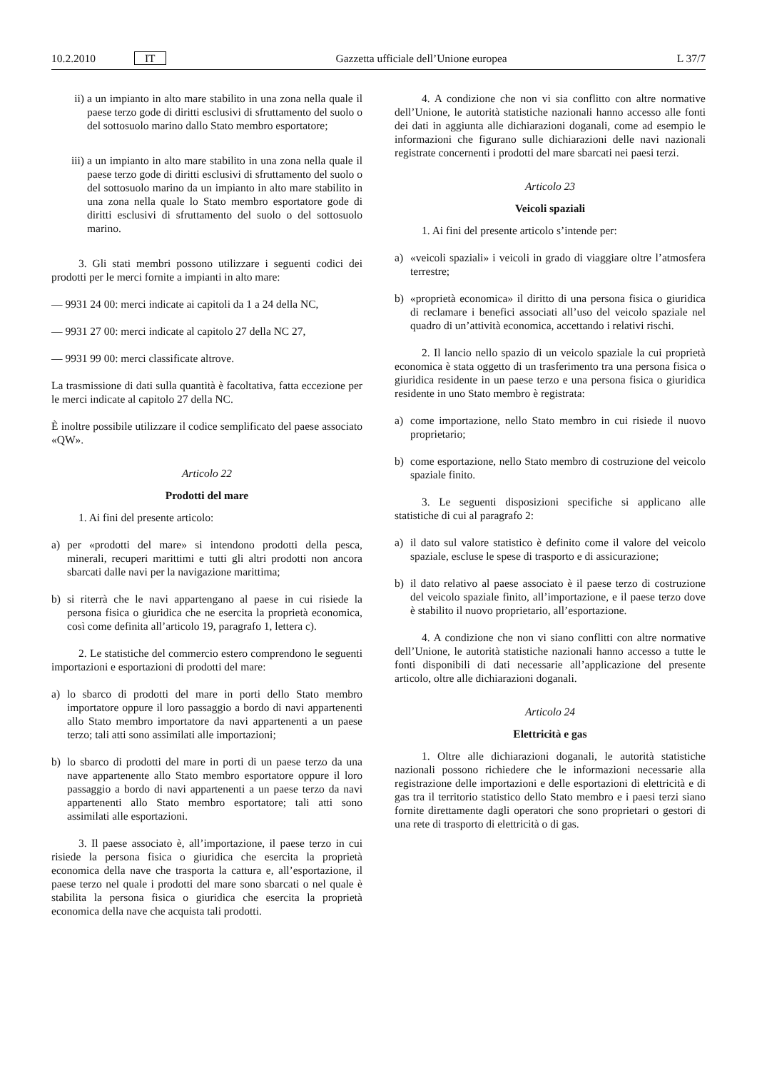10.2.2010 IT Gazzetta ufficiale dell’Unione europea L 37/7
ii) a un impianto in alto mare stabilito in una zona nella quale il paese terzo gode di diritti esclusivi di sfruttamento del suolo o del sottosuolo marino dallo Stato membro esportatore;
iii) a un impianto in alto mare stabilito in una zona nella quale il paese terzo gode di diritti esclusivi di sfruttamento del suolo o del sottosuolo marino da un impianto in alto mare stabilito in una zona nella quale lo Stato membro esportatore gode di diritti esclusivi di sfruttamento del suolo o del sottosuolo marino.
3. Gli stati membri possono utilizzare i seguenti codici dei prodotti per le merci fornite a impianti in alto mare:
— 9931 24 00: merci indicate ai capitoli da 1 a 24 della NC,
— 9931 27 00: merci indicate al capitolo 27 della NC 27,
— 9931 99 00: merci classificate altrove.
La trasmissione di dati sulla quantità è facoltativa, fatta eccezione per le merci indicate al capitolo 27 della NC.
È inoltre possibile utilizzare il codice semplificato del paese associato «QW».
Articolo 22
Prodotti del mare
1. Ai fini del presente articolo:
a) per «prodotti del mare» si intendono prodotti della pesca, minerali, recuperi marittimi e tutti gli altri prodotti non ancora sbarcati dalle navi per la navigazione marittima;
b) si riterrà che le navi appartengano al paese in cui risiede la persona fisica o giuridica che ne esercita la proprietà economica, così come definita all’articolo 19, paragrafo 1, lettera c).
2. Le statistiche del commercio estero comprendono le seguenti importazioni e esportazioni di prodotti del mare:
a) lo sbarco di prodotti del mare in porti dello Stato membro importatore oppure il loro passaggio a bordo di navi appartenenti allo Stato membro importatore da navi appartenenti a un paese terzo; tali atti sono assimilati alle importazioni;
b) lo sbarco di prodotti del mare in porti di un paese terzo da una nave appartenente allo Stato membro esportatore oppure il loro passaggio a bordo di navi appartenenti a un paese terzo da navi appartenenti allo Stato membro esportatore; tali atti sono assimilati alle esportazioni.
3. Il paese associato è, all’importazione, il paese terzo in cui risiede la persona fisica o giuridica che esercita la proprietà economica della nave che trasporta la cattura e, all’esportazione, il paese terzo nel quale i prodotti del mare sono sbarcati o nel quale è stabilita la persona fisica o giuridica che esercita la proprietà economica della nave che acquista tali prodotti.
4. A condizione che non vi sia conflitto con altre normative dell’Unione, le autorità statistiche nazionali hanno accesso alle fonti dei dati in aggiunta alle dichiarazioni doganali, come ad esempio le informazioni che figurano sulle dichiarazioni delle navi nazionali registrate concernenti i prodotti del mare sbarcati nei paesi terzi.
Articolo 23
Veicoli spaziali
1. Ai fini del presente articolo s’intende per:
a) «veicoli spaziali» i veicoli in grado di viaggiare oltre l’atmosfera terrestre;
b) «proprietà economica» il diritto di una persona fisica o giuridica di reclamare i benefici associati all’uso del veicolo spaziale nel quadro di un’attività economica, accettando i relativi rischi.
2. Il lancio nello spazio di un veicolo spaziale la cui proprietà economica è stata oggetto di un trasferimento tra una persona fisica o giuridica residente in un paese terzo e una persona fisica o giuridica residente in uno Stato membro è registrata:
a) come importazione, nello Stato membro in cui risiede il nuovo proprietario;
b) come esportazione, nello Stato membro di costruzione del veicolo spaziale finito.
3. Le seguenti disposizioni specifiche si applicano alle statistiche di cui al paragrafo 2:
a) il dato sul valore statistico è definito come il valore del veicolo spaziale, escluse le spese di trasporto e di assicurazione;
b) il dato relativo al paese associato è il paese terzo di costruzione del veicolo spaziale finito, all’importazione, e il paese terzo dove è stabilito il nuovo proprietario, all’esportazione.
4. A condizione che non vi siano conflitti con altre normative dell’Unione, le autorità statistiche nazionali hanno accesso a tutte le fonti disponibili di dati necessarie all’applicazione del presente articolo, oltre alle dichiarazioni doganali.
Articolo 24
Elettricità e gas
1. Oltre alle dichiarazioni doganali, le autorità statistiche nazionali possono richiedere che le informazioni necessarie alla registrazione delle importazioni e delle esportazioni di elettricità e di gas tra il territorio statistico dello Stato membro e i paesi terzi siano fornite direttamente dagli operatori che sono proprietari o gestori di una rete di trasporto di elettricità o di gas.